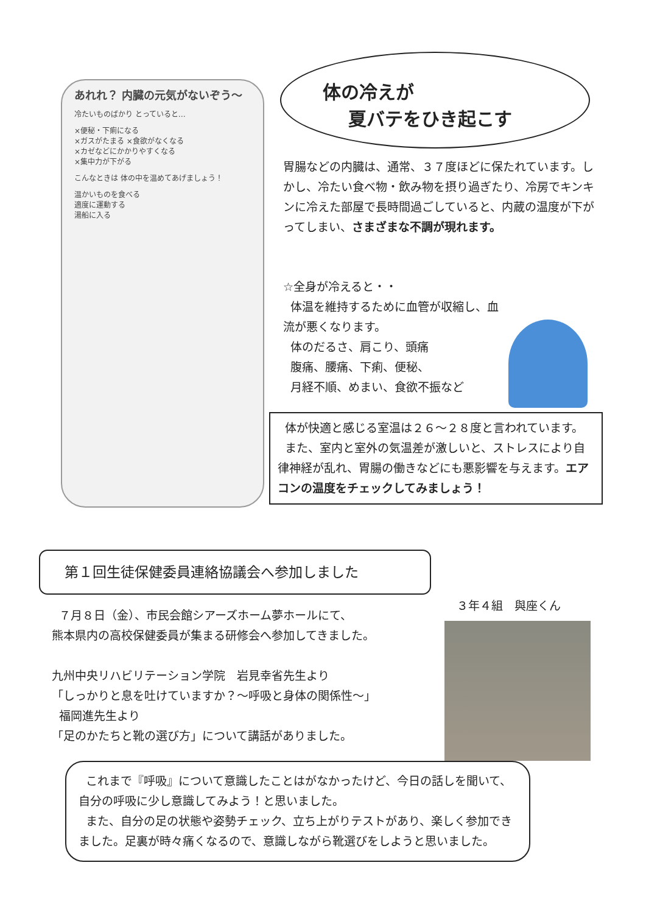あれれ？ 内臓の元気がないぞう〜
冷たいものばかり とっていると…
×便秘・下痢になる
×ガスがたまる ×食欲がなくなる
×カゼなどにかかりやすくなる
×集中力が下がる
こんなときは 体の中を温めてあげましょう！
温かいものを食べる
適度に運動する
湯船に入る
体の冷えが
夏バテをひき起こす
胃腸などの内臓は、通常、３７度ほどに保たれています。しかし、冷たい食べ物・飲み物を摂り過ぎたり、冷房でキンキンに冷えた部屋で長時間過ごしていると、内蔵の温度が下がってしまい、さまざまな不調が現れます。
☆全身が冷えると・・
体温を維持するために血管が収縮し、血流が悪くなります。
体のだるさ、肩こり、頭痛
腹痛、腰痛、下痢、便秘、
月経不順、めまい、食欲不振など
体が快適と感じる室温は２６〜２８度と言われています。
また、室内と室外の気温差が激しいと、ストレスにより自律神経が乱れ、胃腸の働きなどにも悪影響を与えます。エアコンの温度をチェックしてみましょう！
第１回生徒保健委員連絡協議会へ参加しました
７月８日（金）、市民会館シアーズホーム夢ホールにて、
熊本県内の高校保健委員が集まる研修会へ参加してきました。
九州中央リハビリテーション学院　岩見幸省先生より
「しっかりと息を吐けていますか？〜呼吸と身体の関係性〜」
福岡進先生より
「足のかたちと靴の選び方」について講話がありました。
３年４組　與座くん
これまで『呼吸』について意識したことはがなかったけど、今日の話しを聞いて、自分の呼吸に少し意識してみよう！と思いました。
また、自分の足の状態や姿勢チェック、立ち上がりテストがあり、楽しく参加できました。足裏が時々痛くなるので、意識しながら靴選びをしようと思いました。